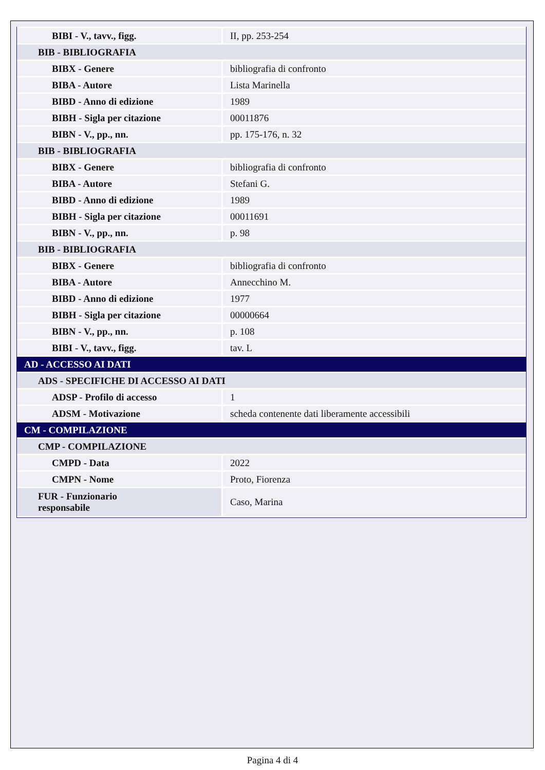| BIBI - V., tavv., figg. | II, pp. 253-254 |
| BIB - BIBLIOGRAFIA | |
| BIBX - Genere | bibliografia di confronto |
| BIBA - Autore | Lista Marinella |
| BIBD - Anno di edizione | 1989 |
| BIBH - Sigla per citazione | 00011876 |
| BIBN - V., pp., nn. | pp. 175-176, n. 32 |
| BIB - BIBLIOGRAFIA | |
| BIBX - Genere | bibliografia di confronto |
| BIBA - Autore | Stefani G. |
| BIBD - Anno di edizione | 1989 |
| BIBH - Sigla per citazione | 00011691 |
| BIBN - V., pp., nn. | p. 98 |
| BIB - BIBLIOGRAFIA | |
| BIBX - Genere | bibliografia di confronto |
| BIBA - Autore | Annecchino M. |
| BIBD - Anno di edizione | 1977 |
| BIBH - Sigla per citazione | 00000664 |
| BIBN - V., pp., nn. | p. 108 |
| BIBI - V., tavv., figg. | tav. L |
| AD - ACCESSO AI DATI | |
| ADS - SPECIFICHE DI ACCESSO AI DATI | |
| ADSP - Profilo di accesso | 1 |
| ADSM - Motivazione | scheda contenente dati liberamente accessibili |
| CM - COMPILAZIONE | |
| CMP - COMPILAZIONE | |
| CMPD - Data | 2022 |
| CMPN - Nome | Proto, Fiorenza |
| FUR - Funzionario responsabile | Caso, Marina |
Pagina 4 di 4